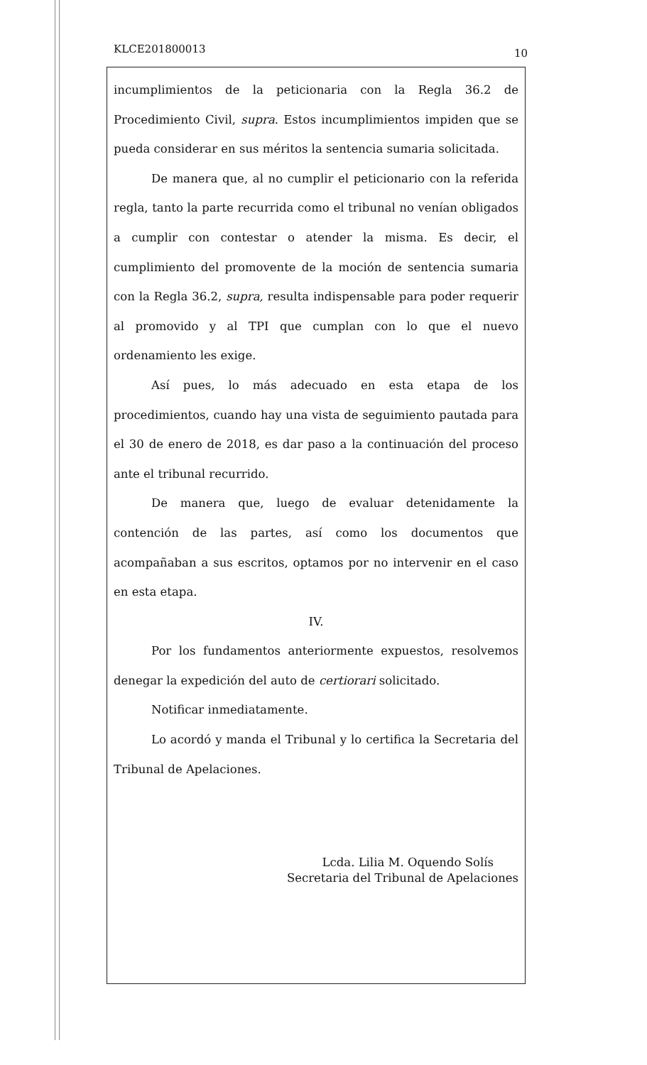KLCE201800013 10
incumplimientos de la peticionaria con la Regla 36.2 de Procedimiento Civil, supra. Estos incumplimientos impiden que se pueda considerar en sus méritos la sentencia sumaria solicitada.
De manera que, al no cumplir el peticionario con la referida regla, tanto la parte recurrida como el tribunal no venían obligados a cumplir con contestar o atender la misma. Es decir, el cumplimiento del promovente de la moción de sentencia sumaria con la Regla 36.2, supra, resulta indispensable para poder requerir al promovido y al TPI que cumplan con lo que el nuevo ordenamiento les exige.
Así pues, lo más adecuado en esta etapa de los procedimientos, cuando hay una vista de seguimiento pautada para el 30 de enero de 2018, es dar paso a la continuación del proceso ante el tribunal recurrido.
De manera que, luego de evaluar detenidamente la contención de las partes, así como los documentos que acompañaban a sus escritos, optamos por no intervenir en el caso en esta etapa.
IV.
Por los fundamentos anteriormente expuestos, resolvemos denegar la expedición del auto de certiorari solicitado.
Notificar inmediatamente.
Lo acordó y manda el Tribunal y lo certifica la Secretaria del Tribunal de Apelaciones.
Lcda. Lilia M. Oquendo Solís
Secretaria del Tribunal de Apelaciones